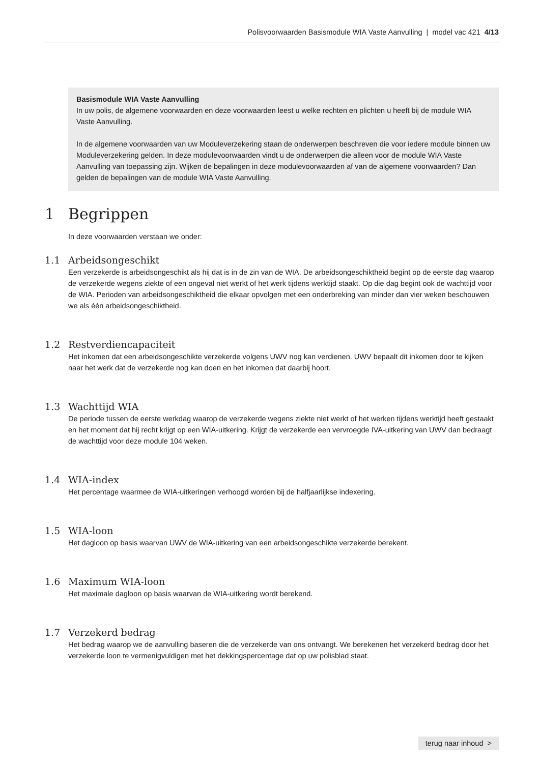Polisvoorwaarden Basismodule WIA Vaste Aanvulling | model vac 421 4/13
Basismodule WIA Vaste Aanvulling
In uw polis, de algemene voorwaarden en deze voorwaarden leest u welke rechten en plichten u heeft bij de module WIA Vaste Aanvulling.
In de algemene voorwaarden van uw Moduleverzekering staan de onderwerpen beschreven die voor iedere module binnen uw Moduleverzekering gelden. In deze modulevoorwaarden vindt u de onderwerpen die alleen voor de module WIA Vaste Aanvulling van toepassing zijn. Wijken de bepalingen in deze modulevoorwaarden af van de algemene voorwaarden? Dan gelden de bepalingen van de module WIA Vaste Aanvulling.
1 Begrippen
In deze voorwaarden verstaan we onder:
1.1 Arbeidsongeschikt
Een verzekerde is arbeidsongeschikt als hij dat is in de zin van de WIA. De arbeidsongeschiktheid begint op de eerste dag waarop de verzekerde wegens ziekte of een ongeval niet werkt of het werk tijdens werktijd staakt. Op die dag begint ook de wachttijd voor de WIA. Perioden van arbeidsongeschiktheid die elkaar opvolgen met een onderbreking van minder dan vier weken beschouwen we als één arbeidsongeschiktheid.
1.2 Restverdiencapaciteit
Het inkomen dat een arbeidsongeschikte verzekerde volgens UWV nog kan verdienen. UWV bepaalt dit inkomen door te kijken naar het werk dat de verzekerde nog kan doen en het inkomen dat daarbij hoort.
1.3 Wachttijd WIA
De periode tussen de eerste werkdag waarop de verzekerde wegens ziekte niet werkt of het werken tijdens werktijd heeft gestaakt en het moment dat hij recht krijgt op een WIA-uitkering. Krijgt de verzekerde een vervroegde IVA-uitkering van UWV dan bedraagt de wachttijd voor deze module 104 weken.
1.4 WIA-index
Het percentage waarmee de WIA-uitkeringen verhoogd worden bij de halfjaarlijkse indexering.
1.5 WIA-loon
Het dagloon op basis waarvan UWV de WIA-uitkering van een arbeidsongeschikte verzekerde berekent.
1.6 Maximum WIA-loon
Het maximale dagloon op basis waarvan de WIA-uitkering wordt berekend.
1.7 Verzekerd bedrag
Het bedrag waarop we de aanvulling baseren die de verzekerde van ons ontvangt. We berekenen het verzekerd bedrag door het verzekerde loon te vermenigvuldigen met het dekkingspercentage dat op uw polisblad staat.
terug naar inhoud >